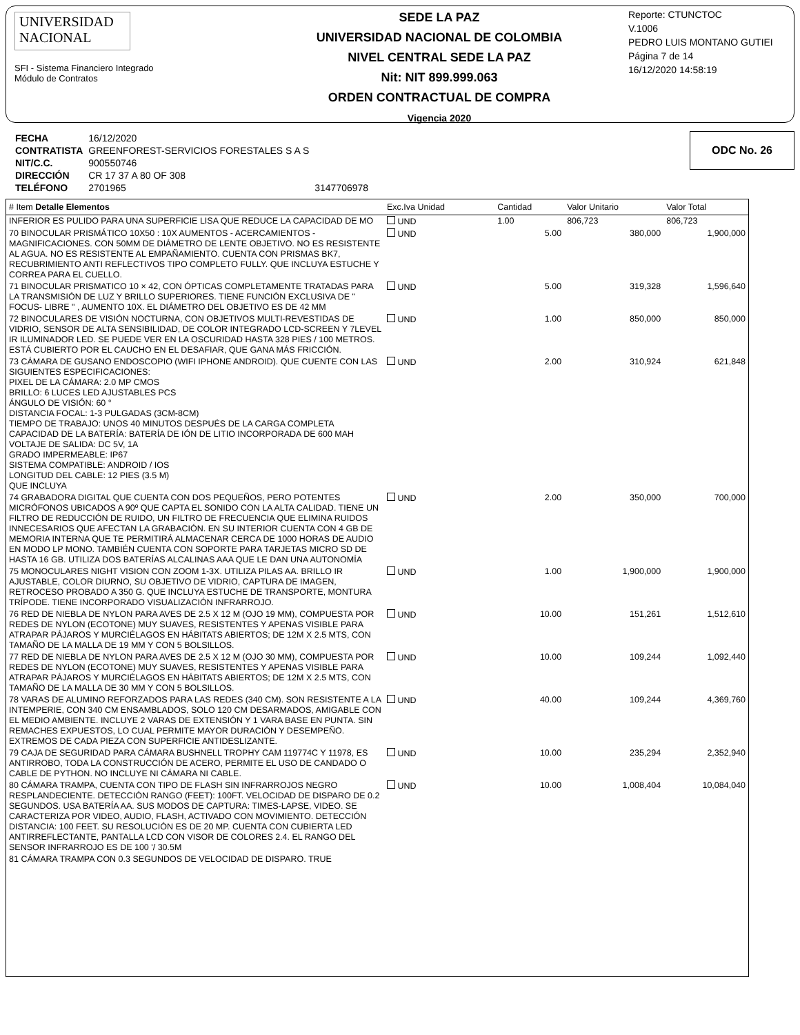UNIVERSIDAD
NACIONAL
SFI - Sistema Financiero Integrado
Módulo de Contratos
SEDE LA PAZ
UNIVERSIDAD NACIONAL DE COLOMBIA
NIVEL CENTRAL SEDE LA PAZ
Nit: NIT 899.999.063
ORDEN CONTRACTUAL DE COMPRA
Vigencia 2020
Reporte: CTUNCTOC
V.1006
PEDRO LUIS MONTANO GUTIEI
Página 7 de 14
16/12/2020 14:58:19
| FECHA | 16/12/2020 | |
| CONTRATISTA | GREENFOREST-SERVICIOS FORESTALES S A S | |
| NIT/C.C. | 900550746 | |
| DIRECCIÓN | CR 17 37 A 80 OF 308 | |
| TELÉFONO | 2701965 | 3147706978 |
ODC No. 26
| # Item Detalle Elementos | Exc.Iva Unidad | Cantidad | Valor Unitario | Valor Total |
| --- | --- | --- | --- | --- |
| INFERIOR ES PULIDO PARA UNA SUPERFICIE LISA QUE REDUCE LA CAPACIDAD DE MO | UND | 1.00 | 806,723 | 806,723 |
| 70 BINOCULAR PRISMÁTICO 10X50 : 10X AUMENTOS - ACERCAMIENTOS - MAGNIFICACIONES. CON 50MM DE DIÁMETRO DE LENTE OBJETIVO. NO ES RESISTENTE AL AGUA. NO ES RESISTENTE AL EMPAÑAMIENTO. CUENTA CON PRISMAS BK7, RECUBRIMIENTO ANTI REFLECTIVOS TIPO COMPLETO FULLY. QUE INCLUYA ESTUCHE Y CORREA PARA EL CUELLO. | UND | 5.00 | 380,000 | 1,900,000 |
| 71 BINOCULAR PRISMATICO 10 × 42, CON ÓPTICAS COMPLETAMENTE TRATADAS PARA LA TRANSMISIÓN DE LUZ Y BRILLO SUPERIORES. TIENE FUNCIÓN EXCLUSIVA DE " FOCUS- LIBRE " , AUMENTO 10X. EL DIÁMETRO DEL OBJETIVO ES DE 42 MM | UND | 5.00 | 319,328 | 1,596,640 |
| 72 BINOCULARES DE VISIÓN NOCTURNA, CON OBJETIVOS MULTI-REVESTIDAS DE VIDRIO, SENSOR DE ALTA SENSIBILIDAD, DE COLOR INTEGRADO LCD-SCREEN Y 7LEVEL IR ILUMINADOR LED. SE PUEDE VER EN LA OSCURIDAD HASTA 328 PIES / 100 METROS. ESTÁ CUBIERTO POR EL CAUCHO EN EL DESAFIAR, QUE GANA MÁS FRICCIÓN. | UND | 1.00 | 850,000 | 850,000 |
| 73 CÁMARA DE GUSANO ENDOSCOPIO (WIFI IPHONE ANDROID). QUE CUENTE CON LAS SIGUIENTES ESPECIFICACIONES: PIXEL DE LA CÁMARA: 2.0 MP CMOS BRILLO: 6 LUCES LED AJUSTABLES PCS ÁNGULO DE VISIÓN: 60 ° DISTANCIA FOCAL: 1-3 PULGADAS (3CM-8CM) TIEMPO DE TRABAJO: UNOS 40 MINUTOS DESPUÉS DE LA CARGA COMPLETA CAPACIDAD DE LA BATERÍA: BATERÍA DE IÓN DE LITIO INCORPORADA DE 600 MAH VOLTAJE DE SALIDA: DC 5V, 1A GRADO IMPERMEABLE: IP67 SISTEMA COMPATIBLE: ANDROID / IOS LONGITUD DEL CABLE: 12 PIES (3.5 M) QUE INCLUYA | UND | 2.00 | 310,924 | 621,848 |
| 74 GRABADORA DIGITAL QUE CUENTA CON DOS PEQUEÑOS, PERO POTENTES MICRÓFONOS UBICADOS A 90º QUE CAPTA EL SONIDO CON LA ALTA CALIDAD. TIENE UN FILTRO DE REDUCCIÓN DE RUIDO, UN FILTRO DE FRECUENCIA QUE ELIMINA RUIDOS INNECESARIOS QUE AFECTAN LA GRABACIÓN. EN SU INTERIOR CUENTA CON 4 GB DE MEMORIA INTERNA QUE TE PERMITIRÁ ALMACENAR CERCA DE 1000 HORAS DE AUDIO EN MODO LP MONO. TAMBIÉN CUENTA CON SOPORTE PARA TARJETAS MICRO SD DE HASTA 16 GB. UTILIZA DOS BATERÍAS ALCALINAS AAA QUE LE DAN UNA AUTONOMÍA | UND | 2.00 | 350,000 | 700,000 |
| 75 MONOCULARES NIGHT VISION CON ZOOM 1-3X. UTILIZA PILAS AA. BRILLO IR AJUSTABLE, COLOR DIURNO, SU OBJETIVO DE VIDRIO, CAPTURA DE IMAGEN, RETROCESO PROBADO A 350 G. QUE INCLUYA ESTUCHE DE TRANSPORTE, MONTURA TRÍPODE. TIENE INCORPORADO VISUALIZACIÓN INFRARROJO. | UND | 1.00 | 1,900,000 | 1,900,000 |
| 76 RED DE NIEBLA DE NYLON PARA AVES DE 2.5 X 12 M (OJO 19 MM), COMPUESTA POR REDES DE NYLON (ECOTONE) MUY SUAVES, RESISTENTES Y APENAS VISIBLE PARA ATRAPAR PÁJAROS Y MURCIÉLAGOS EN HÁBITATS ABIERTOS; DE 12M X 2.5 MTS, CON TAMAÑO DE LA MALLA DE 19 MM Y CON 5 BOLSILLOS. | UND | 10.00 | 151,261 | 1,512,610 |
| 77 RED DE NIEBLA DE NYLON PARA AVES DE 2.5 X 12 M (OJO 30 MM), COMPUESTA POR REDES DE NYLON (ECOTONE) MUY SUAVES, RESISTENTES Y APENAS VISIBLE PARA ATRAPAR PÁJAROS Y MURCIÉLAGOS EN HÁBITATS ABIERTOS; DE 12M X 2.5 MTS, CON TAMAÑO DE LA MALLA DE 30 MM Y CON 5 BOLSILLOS. | UND | 10.00 | 109,244 | 1,092,440 |
| 78 VARAS DE ALUMINO REFORZADOS PARA LAS REDES (340 CM). SON RESISTENTE A LA INTEMPERIE, CON 340 CM ENSAMBLADOS, SOLO 120 CM DESARMADOS, AMIGABLE CON EL MEDIO AMBIENTE. INCLUYE 2 VARAS DE EXTENSIÓN Y 1 VARA BASE EN PUNTA. SIN REMACHES EXPUESTOS, LO CUAL PERMITE MAYOR DURACIÓN Y DESEMPEÑO. EXTREMOS DE CADA PIEZA CON SUPERFICIE ANTIDESLIZANTE. | UND | 40.00 | 109,244 | 4,369,760 |
| 79 CAJA DE SEGURIDAD PARA CÁMARA BUSHNELL TROPHY CAM 119774C Y 11978, ES ANTIRROBO, TODA LA CONSTRUCCIÓN DE ACERO, PERMITE EL USO DE CANDADO O CABLE DE PYTHON. NO INCLUYE NI CÁMARA NI CABLE. | UND | 10.00 | 235,294 | 2,352,940 |
| 80 CÁMARA TRAMPA, CUENTA CON TIPO DE FLASH SIN INFRARROJOS NEGRO RESPLANDECIENTE. DETECCIÓN RANGO (FEET): 100FT. VELOCIDAD DE DISPARO DE 0.2 SEGUNDOS. USA BATERÍA AA. SUS MODOS DE CAPTURA: TIMES-LAPSE, VIDEO. SE CARACTERIZA POR VIDEO, AUDIO, FLASH, ACTIVADO CON MOVIMIENTO. DETECCIÓN DISTANCIA: 100 FEET. SU RESOLUCIÓN ES DE 20 MP. CUENTA CON CUBIERTA LED ANTIRREFLECTANTE, PANTALLA LCD CON VISOR DE COLORES 2.4. EL RANGO DEL SENSOR INFRARROJO ES DE 100 '/ 30.5M | UND | 10.00 | 1,008,404 | 10,084,040 |
| 81 CÁMARA TRAMPA CON 0.3 SEGUNDOS DE VELOCIDAD DE DISPARO. TRUE | | | | |